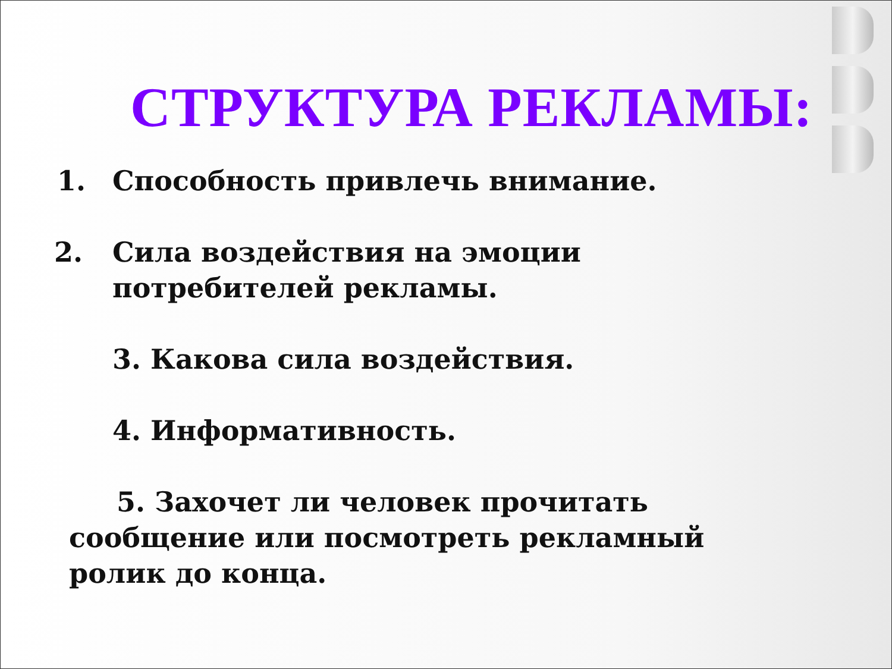СТРУКТУРА РЕКЛАМЫ:
1. Способность привлечь внимание.
2. Сила воздействия на эмоции
потребителей рекламы.
3. Какова сила воздействия.
4. Информативность.
5. Захочет ли человек прочитать
сообщение или посмотреть рекламный
ролик до конца.